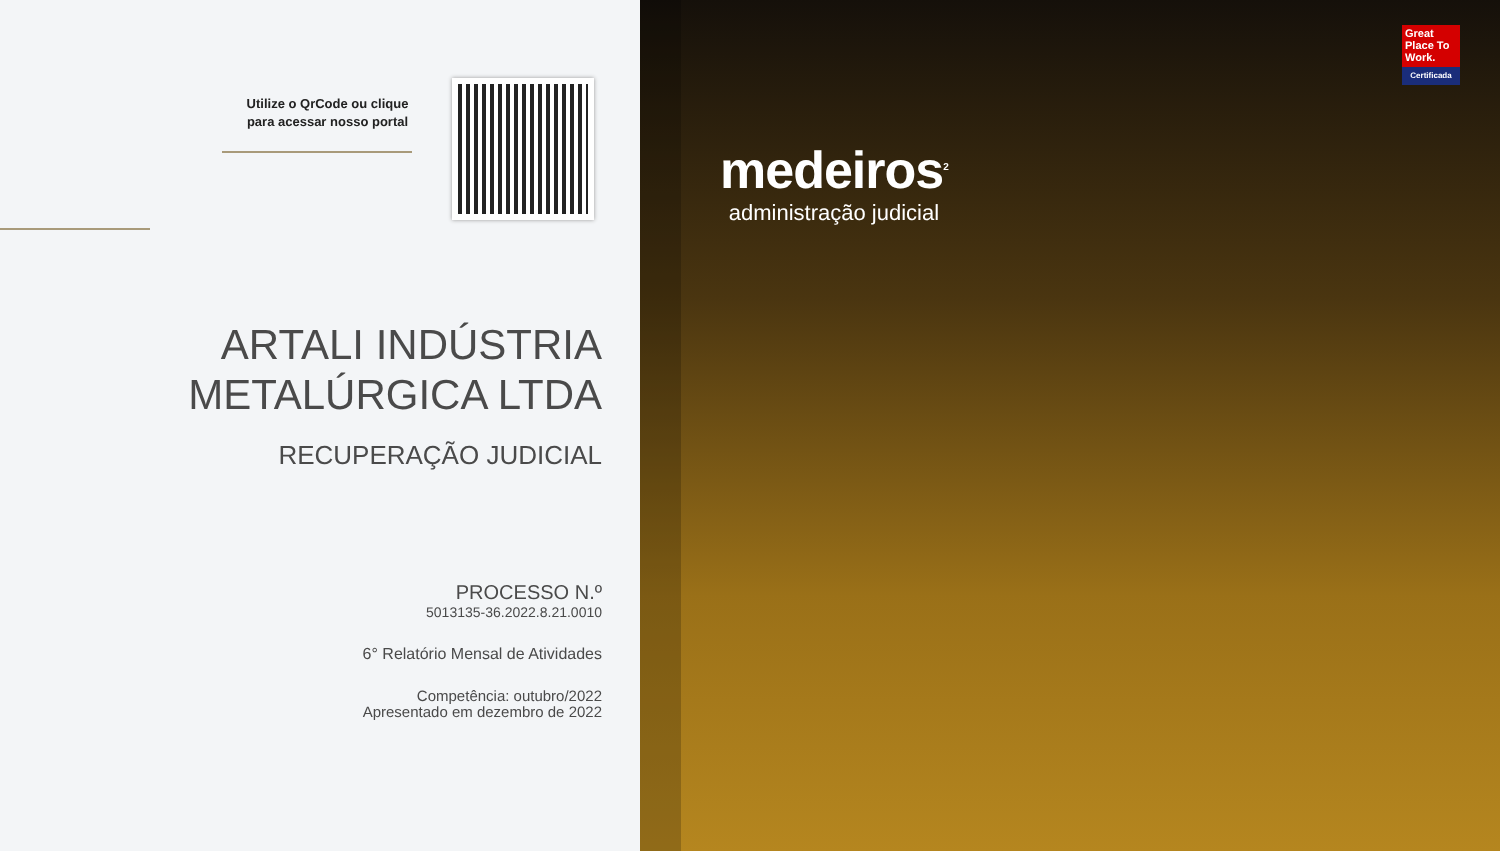Utilize o QrCode ou clique para acessar nosso portal
ARTALI INDÚSTRIA
METALÚRGICA LTDA
RECUPERAÇÃO JUDICIAL
PROCESSO N.º
5013135-36.2022.8.21.0010
6° Relatório Mensal de Atividades
Competência: outubro/2022
Apresentado em dezembro de 2022
medeiros<sup>2</sup>
administração judicial
Great Place To Work.
Certificada